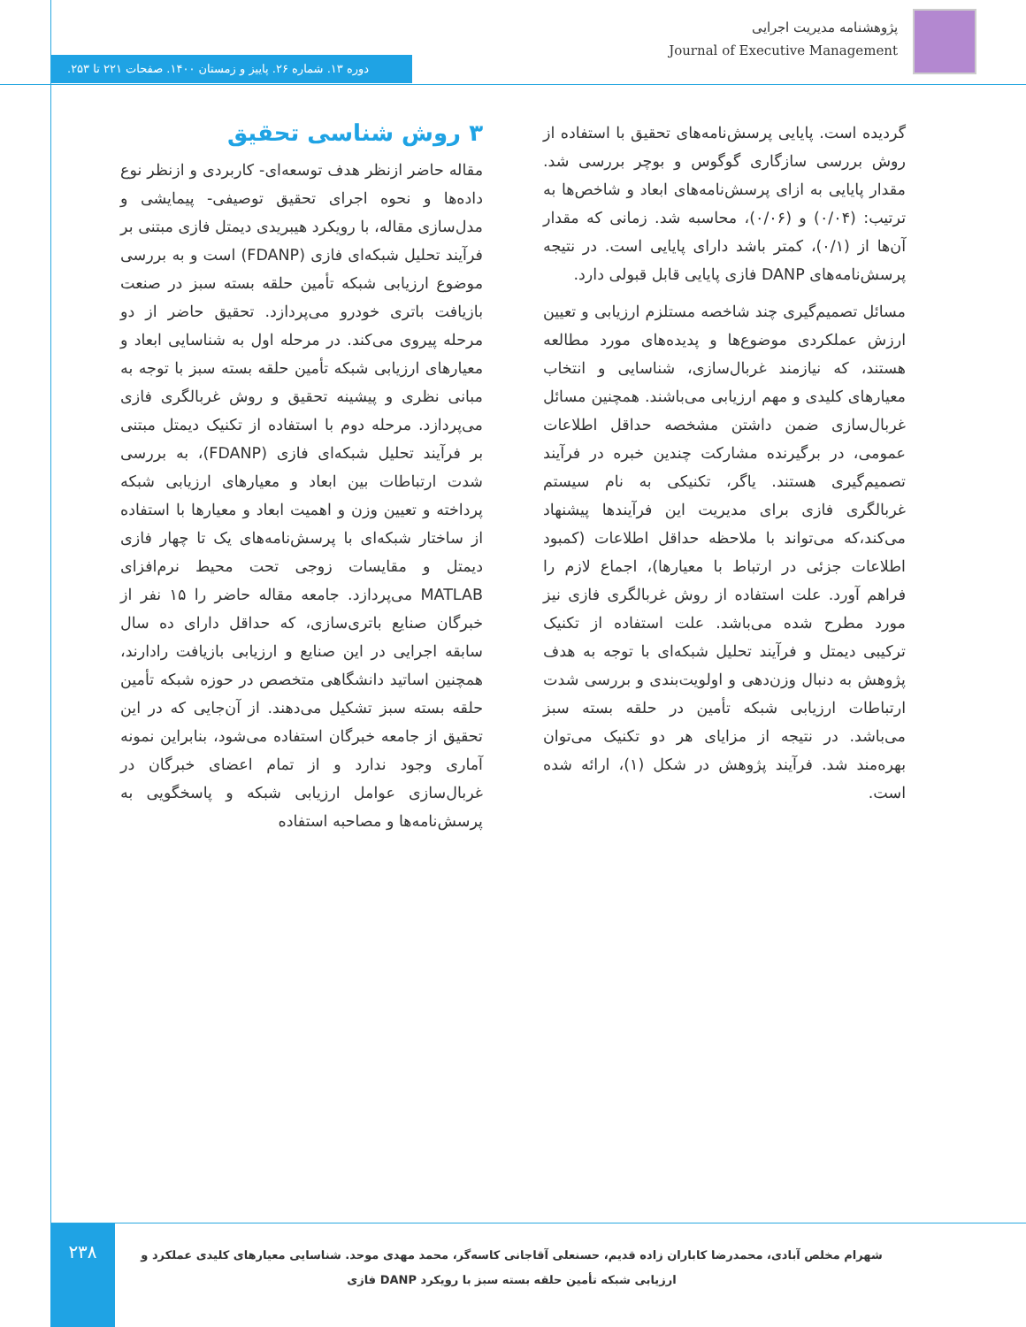پژوهشنامه مدیریت اجرایی
Journal of Executive Management
دوره ۱۳. شماره ۲۶. پاییز و زمستان ۱۴۰۰. صفحات ۲۲۱ تا ۲۵۳.
۳ روش شناسی تحقیق
مقاله حاضر ازنظر هدف توسعه‌ای- کاربردی و ازنظر نوع داده‌ها و نحوه اجرای تحقیق توصیفی- پیمایشی و مدل‌سازی مقاله، با رویکرد هیبریدی دیمتل فازی مبتنی بر فرآیند تحلیل شبکه‌ای فازی (FDANP) است و به بررسی موضوع ارزیابی شبکه تأمین حلقه بسته سبز در صنعت بازیافت باتری خودرو می‌پردازد. تحقیق حاضر از دو مرحله پیروی می‌کند. در مرحله اول به شناسایی ابعاد و معیارهای ارزیابی شبکه تأمین حلقه بسته سبز با توجه به مبانی نظری و پیشینه تحقیق و روش غربالگری فازی می‌پردازد. مرحله دوم با استفاده از تکنیک دیمتل مبتنی بر فرآیند تحلیل شبکه‌ای فازی (FDANP)، به بررسی شدت ارتباطات بین ابعاد و معیارهای ارزیابی شبکه پرداخته و تعیین وزن و اهمیت ابعاد و معیارها با استفاده از ساختار شبکه‌ای با پرسش‌نامه‌های یک تا چهار فازی دیمتل و مقایسات زوجی تحت محیط نرم‌افزای MATLAB می‌پردازد. جامعه مقاله حاضر را ۱۵ نفر از خبرگان صنایع باتری‌سازی، که حداقل دارای ده سال سابقه اجرایی در این صنایع و ارزیابی بازیافت رادارند، همچنین اساتید دانشگاهی متخصص در حوزه شبکه تأمین حلقه بسته سبز تشکیل می‌دهند. از آن‌جایی که در این تحقیق از جامعه خبرگان استفاده می‌شود، بنابراین نمونه آماری وجود ندارد و از تمام اعضای خبرگان در غربال‌سازی عوامل ارزیابی شبکه و پاسخگویی به پرسش‌نامه‌ها و مصاحبه استفاده
گردیده است. پایایی پرسش‌نامه‌های تحقیق با استفاده از روش بررسی سازگاری گوگوس و بوچر بررسی شد. مقدار پایایی به ازای پرسش‌نامه‌های ابعاد و شاخص‌ها به ترتیب: (۰/۰۴) و (۰/۰۶)، محاسبه شد. زمانی که مقدار آن‌ها از (۰/۱)، کمتر باشد دارای پایایی است. در نتیجه پرسش‌نامه‌های DANP فازی پایایی قابل قبولی دارد.
مسائل تصمیم‌گیری چند شاخصه مستلزم ارزیابی و تعیین ارزش عملکردی موضوع‌ها و پدیده‌های مورد مطالعه هستند، که نیازمند غربال‌سازی، شناسایی و انتخاب معیارهای کلیدی و مهم ارزیابی می‌باشند. همچنین مسائل غربال‌سازی ضمن داشتن مشخصه حداقل اطلاعات عمومی، در برگیرنده مشارکت چندین خبره در فرآیند تصمیم‌گیری هستند. یاگر، تکنیکی به نام سیستم غربالگری فازی برای مدیریت این فرآیندها پیشنهاد می‌کند،که می‌تواند با ملاحظه حداقل اطلاعات (کمبود اطلاعات جزئی در ارتباط با معیارها)، اجماع لازم را فراهم آورد. علت استفاده از روش غربالگری فازی نیز مورد مطرح شده می‌باشد. علت استفاده از تکنیک ترکیبی دیمتل و فرآیند تحلیل شبکه‌ای با توجه به هدف پژوهش به دنبال وزن‌دهی و اولویت‌بندی و بررسی شدت ارتباطات ارزیابی شبکه تأمین در حلقه بسته سبز می‌باشد. در نتیجه از مزایای هر دو تکنیک می‌توان بهره‌مند شد. فرآیند پژوهش در شکل (۱)، ارائه شده است.
۲۳۸
شهرام مخلص آبادی، محمدرضا کاباران زاده قدیم، حسنعلی آقاجانی کاسه‌گر، محمد مهدی موحد. شناسایی معیارهای کلیدی عملکرد و ارزیابی شبکه تأمین حلقه بسته سبز با رویکرد DANP فازی